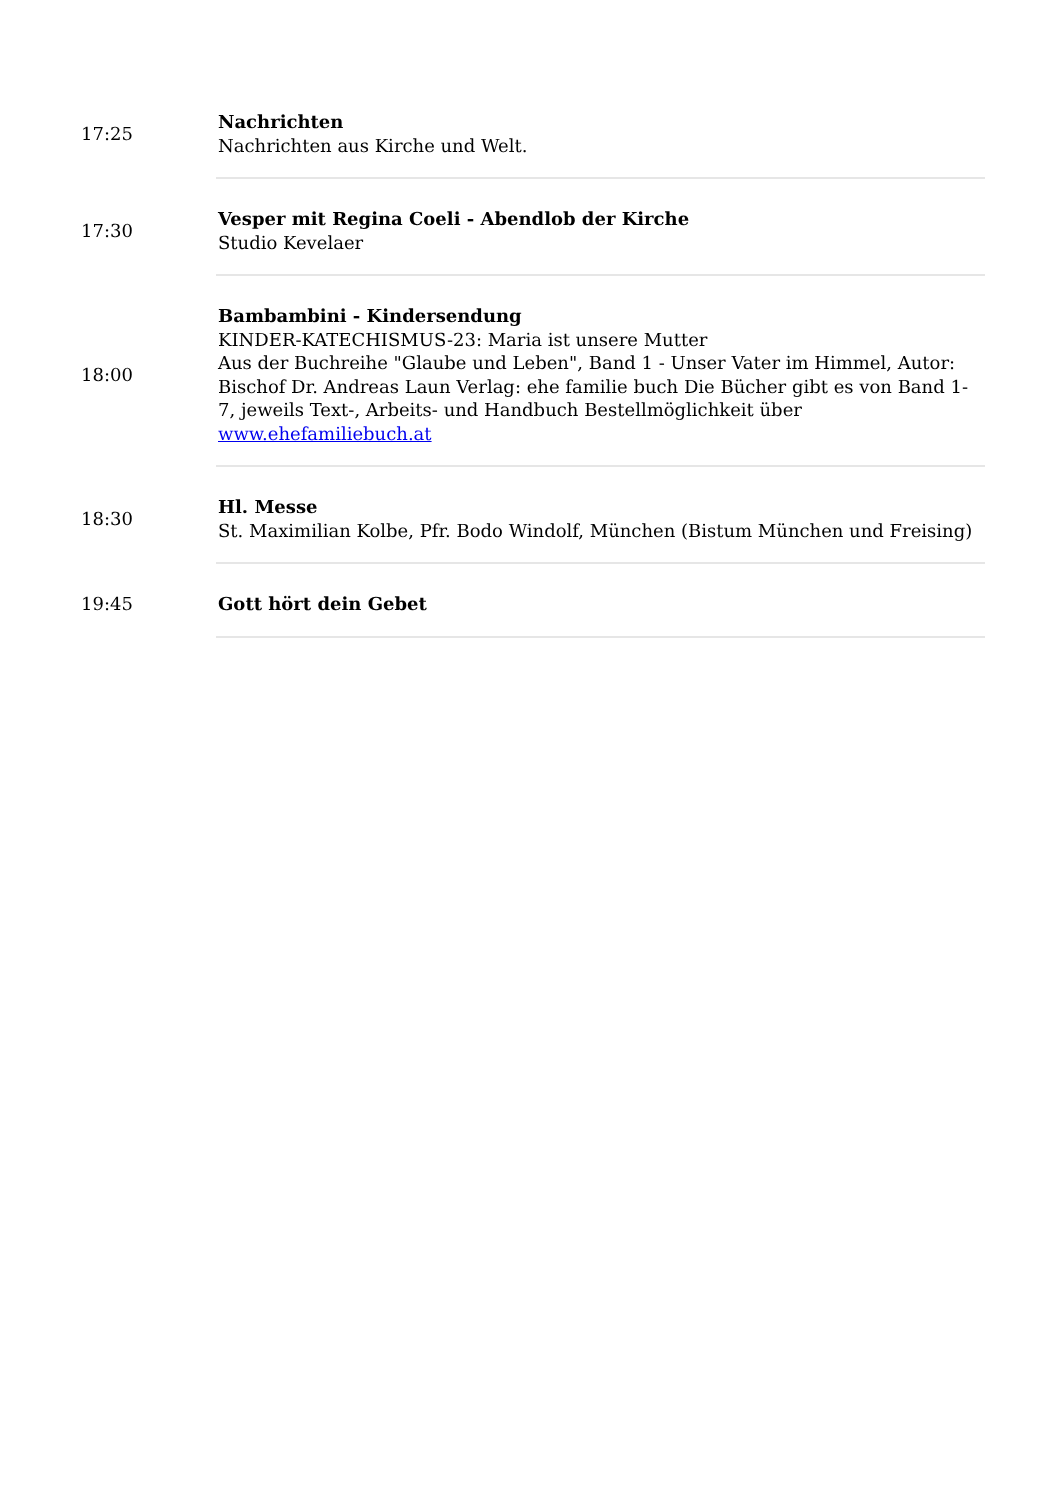| 17:25 | Nachrichten Nachrichten aus Kirche und Welt. |
| 17:30 | Vesper mit Regina Coeli - Abendlob der Kirche Studio Kevelaer |
| 18:00 | Bambambini - Kindersendung KINDER-KATECHISMUS-23: Maria ist unsere Mutter Aus der Buchreihe "Glaube und Leben", Band 1 - Unser Vater im Himmel, Autor: Bischof Dr. Andreas Laun Verlag: ehe familie buch Die Bücher gibt es von Band 1-7, jeweils Text-, Arbeits- und Handbuch Bestellmöglichkeit über www.ehefamiliebuch.at |
| 18:30 | Hl. Messe St. Maximilian Kolbe, Pfr. Bodo Windolf, München (Bistum München und Freising) |
| 19:45 | Gott hört dein Gebet |